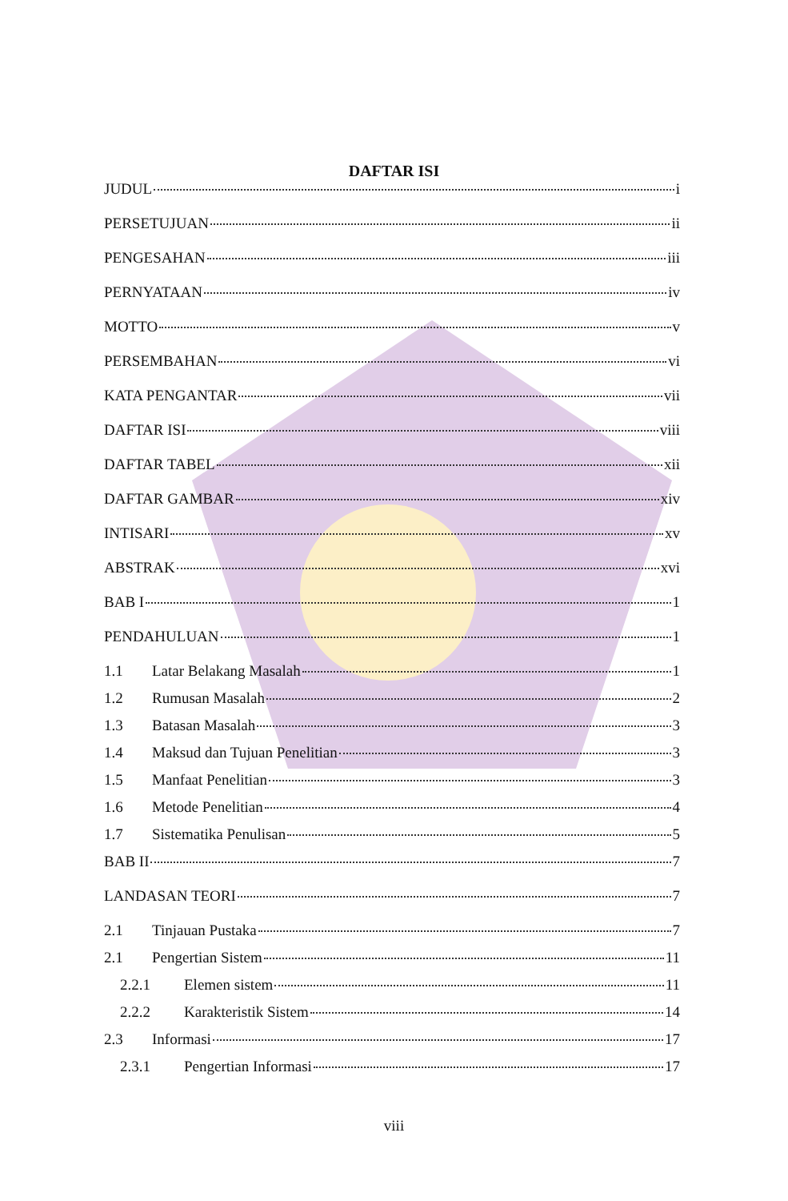DAFTAR ISI
JUDUL i
PERSETUJUAN ii
PENGESAHAN iii
PERNYATAAN iv
MOTTO v
PERSEMBAHAN vi
KATA PENGANTAR vii
DAFTAR ISI viii
DAFTAR TABEL xii
DAFTAR GAMBAR xiv
INTISARI xv
ABSTRAK xvi
BAB I 1
PENDAHULUAN 1
1.1 Latar Belakang Masalah 1
1.2 Rumusan Masalah 2
1.3 Batasan Masalah 3
1.4 Maksud dan Tujuan Penelitian 3
1.5 Manfaat Penelitian 3
1.6 Metode Penelitian 4
1.7 Sistematika Penulisan 5
BAB II 7
LANDASAN TEORI 7
2.1 Tinjauan Pustaka 7
2.1 Pengertian Sistem 11
2.2.1 Elemen sistem 11
2.2.2 Karakteristik Sistem 14
2.3 Informasi 17
2.3.1 Pengertian Informasi 17
viii